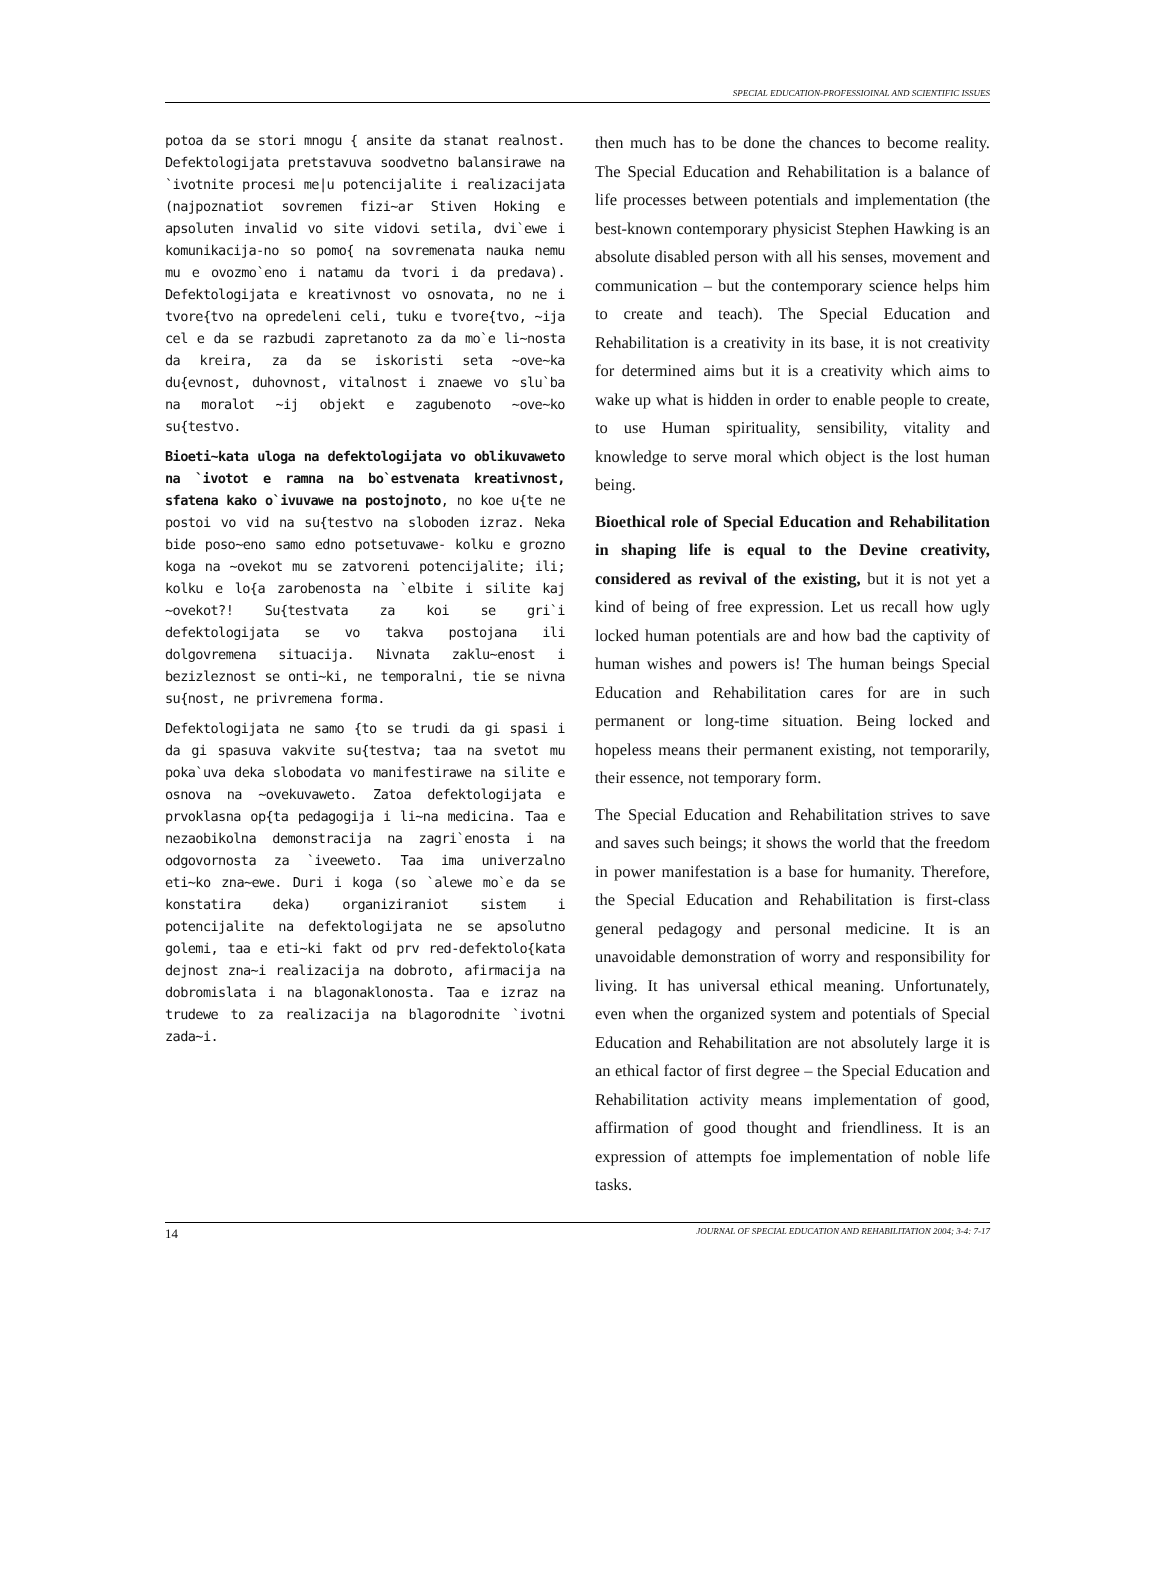SPECIAL EDUCATION-PROFESSIOINAL AND SCIENTIFIC ISSUES
potoa da se stori mnogu { ansite da stanat realnost. Defektologijata pretstavuva soodvetno balansirawe na `ivotnite procesi me|u potencijalite i realizacijata (najpoznatiot sovremen fizi~ar Stiven Hoking e apsoluten invalid vo site vidovi setila, dvi`ewe i komunikacija-no so pomo{ na sovremenata nauka nemu mu e ovozmo`eno i natamu da tvori i da predava). Defektologijata e kreativnost vo osnovata, no ne i tvore{tvo na opredeleni celi, tuku e tvore{tvo, ~ija cel e da se razbudi zapretanoto za da mo`e li~nosta da kreira, za da se iskoristi seta ~ove~ka du{evnost, duhovnost, vitalnost i znaewe vo slu`ba na moralot ~ij objekt e zagubenoto ~ove~ko su{testvo.
Bioeti~kata uloga na defektologijata vo oblikuvaweto na `ivotot e ramna na bo`estvenata kreativnost, sfatena kako o`ivuvawe na postojnoto, no koe u{te ne postoi vo vid na su{testvo na sloboden izraz. Neka bide poso~eno samo edno potsetuvawe- kolku e grozno koga na ~ovekot mu se zatvoreni potencijalite; ili; kolku e lo{a zarobenosta na `elbite i silite kaj ~ovekot?! Su{testvata za koi se gri`i defektologijata se vo takva postojana ili dolgovremena situacija. Nivnata zaklu~enost i bezizleznost se onti~ki, ne temporalni, tie se nivna su{nost, ne privremena forma.
Defektologijata ne samo {to se trudi da gi spasi i da gi spasuva vakvite su{testva; taa na svetot mu poka`uva deka slobodata vo manifestirawe na silite e osnova na ~ovekuvaweto. Zatoa defektologijata e prvoklasna op{ta pedagogija i li~na medicina. Taa e nezaobikolna demonstracija na zagri`enosta i na odgovornosta za `iveeweto. Taa ima univerzalno eti~ko zna~ewe. Duri i koga (so `alewe mo`e da se konstatira deka) organiziraniot sistem i potencijalite na defektologijata ne se apsolutno golemi, taa e eti~ki fakt od prv red-defektolo{kata dejnost zna~i realizacija na dobroto, afirmacija na dobromislata i na blagonaklonosta. Taa e izraz na trudewe to za realizacija na blagorodnite `ivotni zada~i.
then much has to be done the chances to become reality. The Special Education and Rehabilitation is a balance of life processes between potentials and implementation (the best-known contemporary physicist Stephen Hawking is an absolute disabled person with all his senses, movement and communication – but the contemporary science helps him to create and teach). The Special Education and Rehabilitation is a creativity in its base, it is not creativity for determined aims but it is a creativity which aims to wake up what is hidden in order to enable people to create, to use Human spirituality, sensibility, vitality and knowledge to serve moral which object is the lost human being.
Bioethical role of Special Education and Rehabilitation in shaping life is equal to the Devine creativity, considered as revival of the existing, but it is not yet a kind of being of free expression. Let us recall how ugly locked human potentials are and how bad the captivity of human wishes and powers is! The human beings Special Education and Rehabilitation cares for are in such permanent or long-time situation. Being locked and hopeless means their permanent existing, not temporarily, their essence, not temporary form.
The Special Education and Rehabilitation strives to save and saves such beings; it shows the world that the freedom in power manifestation is a base for humanity. Therefore, the Special Education and Rehabilitation is first-class general pedagogy and personal medicine. It is an unavoidable demonstration of worry and responsibility for living. It has universal ethical meaning. Unfortunately, even when the organized system and potentials of Special Education and Rehabilitation are not absolutely large it is an ethical factor of first degree – the Special Education and Rehabilitation activity means implementation of good, affirmation of good thought and friendliness. It is an expression of attempts foe implementation of noble life tasks.
14 JOURNAL OF SPECIAL EDUCATION AND REHABILITATION 2004; 3-4: 7-17